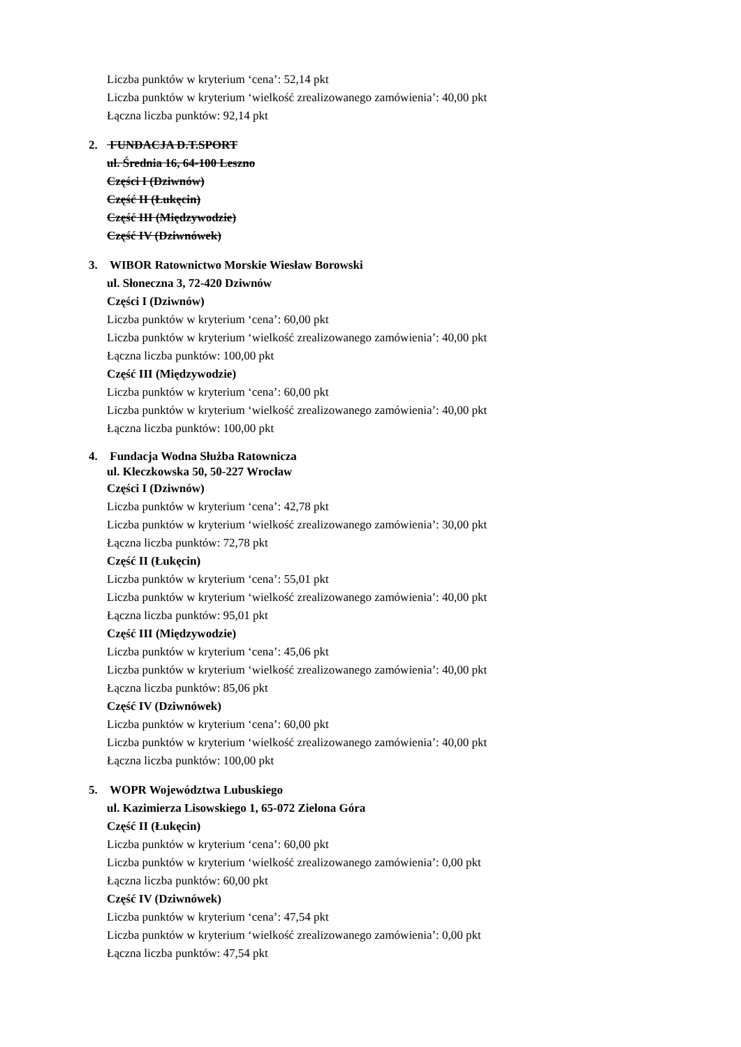Liczba punktów w kryterium ‘cena’: 52,14 pkt
Liczba punktów w kryterium ‘wielkość zrealizowanego zamówienia’: 40,00 pkt
Łączna liczba punktów: 92,14 pkt
2. FUNDACJA D.T.SPORT
ul. Średnia 16, 64-100 Leszno
Części I (Dziwnów)
Część II (Łukęcin)
Część III (Międzywodzie)
Część IV (Dziwnówek)
3. WIBOR Ratownictwo Morskie Wiesław Borowski
ul. Słoneczna 3, 72-420 Dziwnów
Części I (Dziwnów)
Liczba punktów w kryterium ‘cena’: 60,00 pkt
Liczba punktów w kryterium ‘wielkość zrealizowanego zamówienia’: 40,00 pkt
Łączna liczba punktów: 100,00 pkt
Część III (Międzywodzie)
Liczba punktów w kryterium ‘cena’: 60,00 pkt
Liczba punktów w kryterium ‘wielkość zrealizowanego zamówienia’: 40,00 pkt
Łączna liczba punktów: 100,00 pkt
4. Fundacja Wodna Służba Ratownicza
ul. Kleczkowska 50, 50-227 Wrocław
Części I (Dziwnów)
Liczba punktów w kryterium ‘cena’: 42,78 pkt
Liczba punktów w kryterium ‘wielkość zrealizowanego zamówienia’: 30,00 pkt
Łączna liczba punktów: 72,78 pkt
Część II (Łukęcin)
Liczba punktów w kryterium ‘cena’: 55,01 pkt
Liczba punktów w kryterium ‘wielkość zrealizowanego zamówienia’: 40,00 pkt
Łączna liczba punktów: 95,01 pkt
Część III (Międzywodzie)
Liczba punktów w kryterium ‘cena’: 45,06 pkt
Liczba punktów w kryterium ‘wielkość zrealizowanego zamówienia’: 40,00 pkt
Łączna liczba punktów: 85,06 pkt
Część IV (Dziwnówek)
Liczba punktów w kryterium ‘cena’: 60,00 pkt
Liczba punktów w kryterium ‘wielkość zrealizowanego zamówienia’: 40,00 pkt
Łączna liczba punktów: 100,00 pkt
5. WOPR Województwa Lubuskiego
ul. Kazimierza Lisowskiego 1, 65-072 Zielona Góra
Część II (Łukęcin)
Liczba punktów w kryterium ‘cena’: 60,00 pkt
Liczba punktów w kryterium ‘wielkość zrealizowanego zamówienia’: 0,00 pkt
Łączna liczba punktów: 60,00 pkt
Część IV (Dziwnówek)
Liczba punktów w kryterium ‘cena’: 47,54 pkt
Liczba punktów w kryterium ‘wielkość zrealizowanego zamówienia’: 0,00 pkt
Łączna liczba punktów: 47,54 pkt